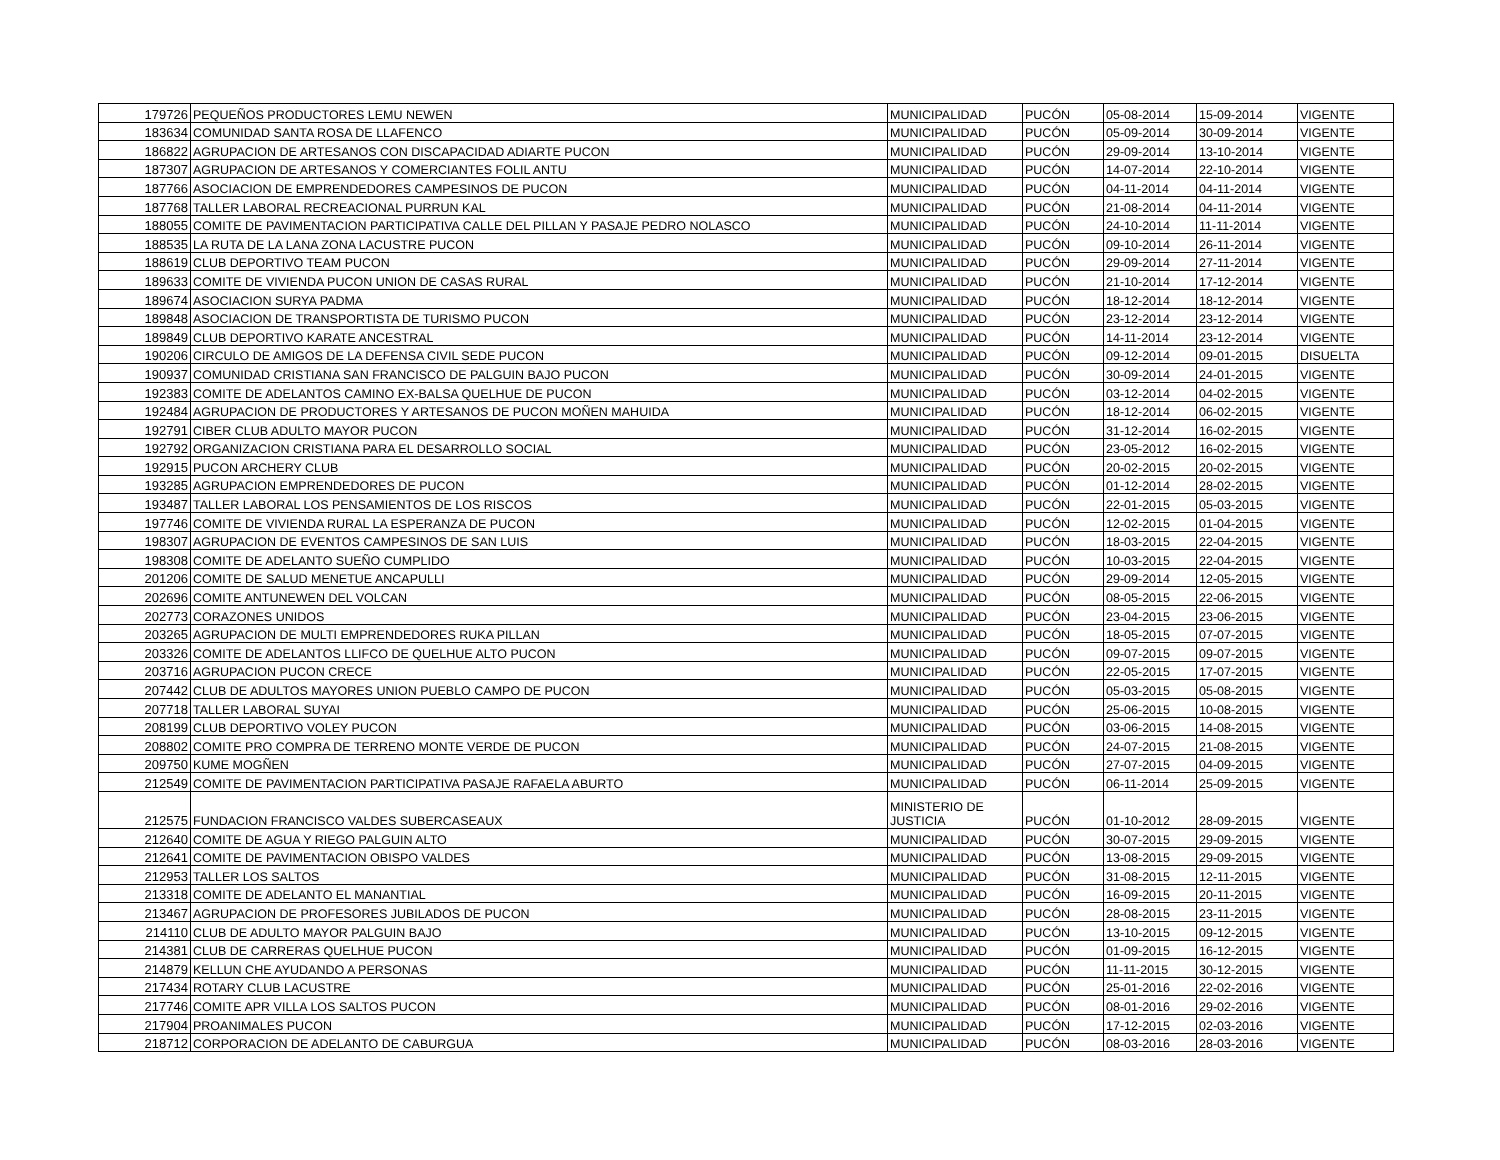| 179726 | PEQUEÑOS PRODUCTORES LEMU NEWEN | MUNICIPALIDAD | PUCÓN | 05-08-2014 | 15-09-2014 | VIGENTE |
| 183634 | COMUNIDAD SANTA ROSA DE LLAFENCO | MUNICIPALIDAD | PUCÓN | 05-09-2014 | 30-09-2014 | VIGENTE |
| 186822 | AGRUPACION DE ARTESANOS CON DISCAPACIDAD ADIARTE PUCON | MUNICIPALIDAD | PUCÓN | 29-09-2014 | 13-10-2014 | VIGENTE |
| 187307 | AGRUPACION DE ARTESANOS Y COMERCIANTES FOLIL ANTU | MUNICIPALIDAD | PUCÓN | 14-07-2014 | 22-10-2014 | VIGENTE |
| 187766 | ASOCIACION DE EMPRENDEDORES CAMPESINOS DE PUCON | MUNICIPALIDAD | PUCÓN | 04-11-2014 | 04-11-2014 | VIGENTE |
| 187768 | TALLER LABORAL RECREACIONAL PURRUN KAL | MUNICIPALIDAD | PUCÓN | 21-08-2014 | 04-11-2014 | VIGENTE |
| 188055 | COMITE DE PAVIMENTACION PARTICIPATIVA CALLE DEL PILLAN Y PASAJE PEDRO NOLASCO | MUNICIPALIDAD | PUCÓN | 24-10-2014 | 11-11-2014 | VIGENTE |
| 188535 | LA RUTA DE LA LANA ZONA LACUSTRE PUCON | MUNICIPALIDAD | PUCÓN | 09-10-2014 | 26-11-2014 | VIGENTE |
| 188619 | CLUB DEPORTIVO TEAM PUCON | MUNICIPALIDAD | PUCÓN | 29-09-2014 | 27-11-2014 | VIGENTE |
| 189633 | COMITE DE VIVIENDA PUCON UNION DE CASAS RURAL | MUNICIPALIDAD | PUCÓN | 21-10-2014 | 17-12-2014 | VIGENTE |
| 189674 | ASOCIACION SURYA PADMA | MUNICIPALIDAD | PUCÓN | 18-12-2014 | 18-12-2014 | VIGENTE |
| 189848 | ASOCIACION DE TRANSPORTISTA DE TURISMO PUCON | MUNICIPALIDAD | PUCÓN | 23-12-2014 | 23-12-2014 | VIGENTE |
| 189849 | CLUB DEPORTIVO KARATE ANCESTRAL | MUNICIPALIDAD | PUCÓN | 14-11-2014 | 23-12-2014 | VIGENTE |
| 190206 | CIRCULO DE AMIGOS DE LA DEFENSA CIVIL SEDE PUCON | MUNICIPALIDAD | PUCÓN | 09-12-2014 | 09-01-2015 | DISUELTA |
| 190937 | COMUNIDAD CRISTIANA SAN FRANCISCO DE PALGUIN BAJO PUCON | MUNICIPALIDAD | PUCÓN | 30-09-2014 | 24-01-2015 | VIGENTE |
| 192383 | COMITE DE ADELANTOS CAMINO EX-BALSA QUELHUE DE PUCON | MUNICIPALIDAD | PUCÓN | 03-12-2014 | 04-02-2015 | VIGENTE |
| 192484 | AGRUPACION DE PRODUCTORES Y ARTESANOS DE PUCON MOÑEN MAHUIDA | MUNICIPALIDAD | PUCÓN | 18-12-2014 | 06-02-2015 | VIGENTE |
| 192791 | CIBER CLUB ADULTO MAYOR PUCON | MUNICIPALIDAD | PUCÓN | 31-12-2014 | 16-02-2015 | VIGENTE |
| 192792 | ORGANIZACION CRISTIANA PARA EL DESARROLLO SOCIAL | MUNICIPALIDAD | PUCÓN | 23-05-2012 | 16-02-2015 | VIGENTE |
| 192915 | PUCON ARCHERY CLUB | MUNICIPALIDAD | PUCÓN | 20-02-2015 | 20-02-2015 | VIGENTE |
| 193285 | AGRUPACION EMPRENDEDORES DE PUCON | MUNICIPALIDAD | PUCÓN | 01-12-2014 | 28-02-2015 | VIGENTE |
| 193487 | TALLER LABORAL LOS PENSAMIENTOS DE LOS RISCOS | MUNICIPALIDAD | PUCÓN | 22-01-2015 | 05-03-2015 | VIGENTE |
| 197746 | COMITE DE VIVIENDA RURAL LA ESPERANZA DE PUCON | MUNICIPALIDAD | PUCÓN | 12-02-2015 | 01-04-2015 | VIGENTE |
| 198307 | AGRUPACION DE EVENTOS CAMPESINOS DE SAN LUIS | MUNICIPALIDAD | PUCÓN | 18-03-2015 | 22-04-2015 | VIGENTE |
| 198308 | COMITE DE ADELANTO SUEÑO CUMPLIDO | MUNICIPALIDAD | PUCÓN | 10-03-2015 | 22-04-2015 | VIGENTE |
| 201206 | COMITE DE SALUD MENETUE ANCAPULLI | MUNICIPALIDAD | PUCÓN | 29-09-2014 | 12-05-2015 | VIGENTE |
| 202696 | COMITE ANTUNEWEN DEL VOLCAN | MUNICIPALIDAD | PUCÓN | 08-05-2015 | 22-06-2015 | VIGENTE |
| 202773 | CORAZONES UNIDOS | MUNICIPALIDAD | PUCÓN | 23-04-2015 | 23-06-2015 | VIGENTE |
| 203265 | AGRUPACION DE MULTI EMPRENDEDORES RUKA PILLAN | MUNICIPALIDAD | PUCÓN | 18-05-2015 | 07-07-2015 | VIGENTE |
| 203326 | COMITE DE ADELANTOS LLIFCO DE QUELHUE ALTO PUCON | MUNICIPALIDAD | PUCÓN | 09-07-2015 | 09-07-2015 | VIGENTE |
| 203716 | AGRUPACION PUCON CRECE | MUNICIPALIDAD | PUCÓN | 22-05-2015 | 17-07-2015 | VIGENTE |
| 207442 | CLUB DE ADULTOS MAYORES UNION PUEBLO CAMPO DE PUCON | MUNICIPALIDAD | PUCÓN | 05-03-2015 | 05-08-2015 | VIGENTE |
| 207718 | TALLER LABORAL SUYAI | MUNICIPALIDAD | PUCÓN | 25-06-2015 | 10-08-2015 | VIGENTE |
| 208199 | CLUB DEPORTIVO VOLEY PUCON | MUNICIPALIDAD | PUCÓN | 03-06-2015 | 14-08-2015 | VIGENTE |
| 208802 | COMITE PRO COMPRA DE TERRENO MONTE VERDE DE PUCON | MUNICIPALIDAD | PUCÓN | 24-07-2015 | 21-08-2015 | VIGENTE |
| 209750 | KUME MOGÑEN | MUNICIPALIDAD | PUCÓN | 27-07-2015 | 04-09-2015 | VIGENTE |
| 212549 | COMITE DE PAVIMENTACION PARTICIPATIVA PASAJE RAFAELA ABURTO | MUNICIPALIDAD | PUCÓN | 06-11-2014 | 25-09-2015 | VIGENTE |
| 212575 | FUNDACION FRANCISCO VALDES SUBERCASEAUX | MINISTERIO DE JUSTICIA | PUCÓN | 01-10-2012 | 28-09-2015 | VIGENTE |
| 212640 | COMITE DE AGUA Y RIEGO PALGUIN ALTO | MUNICIPALIDAD | PUCÓN | 30-07-2015 | 29-09-2015 | VIGENTE |
| 212641 | COMITE DE PAVIMENTACION OBISPO VALDES | MUNICIPALIDAD | PUCÓN | 13-08-2015 | 29-09-2015 | VIGENTE |
| 212953 | TALLER LOS SALTOS | MUNICIPALIDAD | PUCÓN | 31-08-2015 | 12-11-2015 | VIGENTE |
| 213318 | COMITE DE ADELANTO EL MANANTIAL | MUNICIPALIDAD | PUCÓN | 16-09-2015 | 20-11-2015 | VIGENTE |
| 213467 | AGRUPACION DE PROFESORES JUBILADOS DE PUCON | MUNICIPALIDAD | PUCÓN | 28-08-2015 | 23-11-2015 | VIGENTE |
| 214110 | CLUB DE ADULTO MAYOR PALGUIN BAJO | MUNICIPALIDAD | PUCÓN | 13-10-2015 | 09-12-2015 | VIGENTE |
| 214381 | CLUB DE CARRERAS QUELHUE PUCON | MUNICIPALIDAD | PUCÓN | 01-09-2015 | 16-12-2015 | VIGENTE |
| 214879 | KELLUN CHE AYUDANDO A PERSONAS | MUNICIPALIDAD | PUCÓN | 11-11-2015 | 30-12-2015 | VIGENTE |
| 217434 | ROTARY CLUB LACUSTRE | MUNICIPALIDAD | PUCÓN | 25-01-2016 | 22-02-2016 | VIGENTE |
| 217746 | COMITE APR VILLA LOS SALTOS PUCON | MUNICIPALIDAD | PUCÓN | 08-01-2016 | 29-02-2016 | VIGENTE |
| 217904 | PROANIMALES PUCON | MUNICIPALIDAD | PUCÓN | 17-12-2015 | 02-03-2016 | VIGENTE |
| 218712 | CORPORACION DE ADELANTO DE CABURGUA | MUNICIPALIDAD | PUCÓN | 08-03-2016 | 28-03-2016 | VIGENTE |